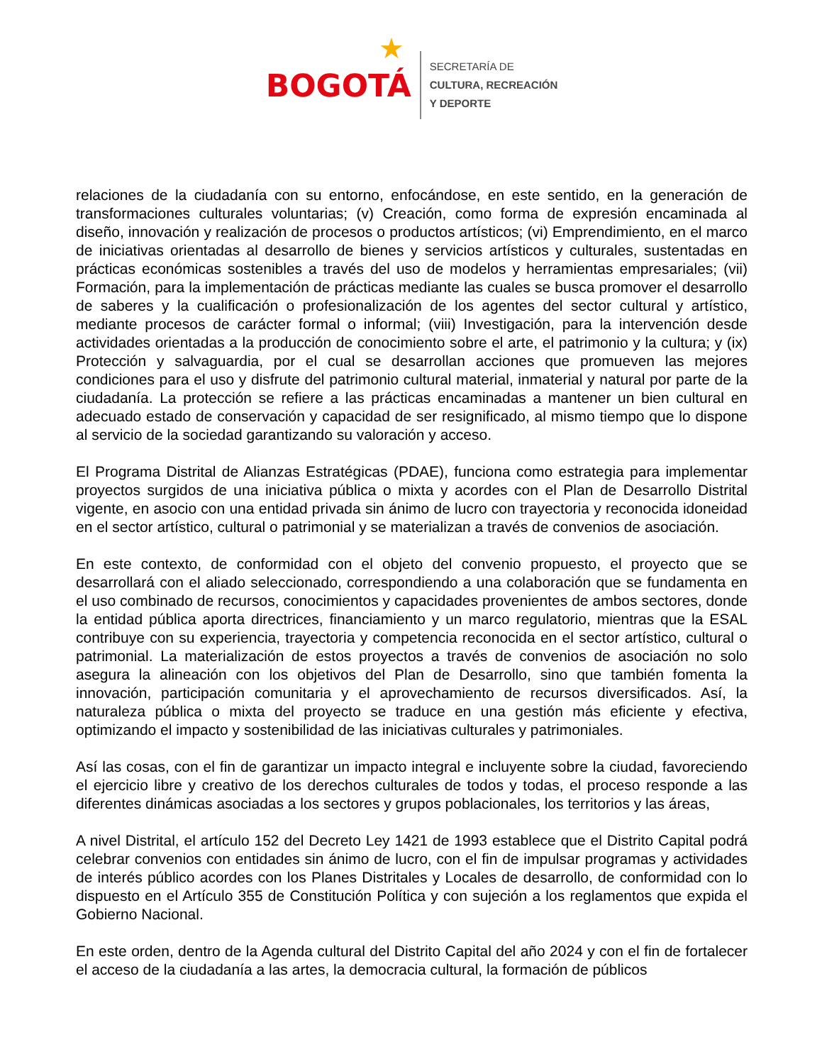★
BOGOTÁ
SECRETARÍA DE
CULTURA, RECREACIÓN
Y DEPORTE
relaciones de la ciudadanía con su entorno, enfocándose, en este sentido, en la generación de transformaciones culturales voluntarias; (v) Creación, como forma de expresión encaminada al diseño, innovación y realización de procesos o productos artísticos; (vi) Emprendimiento, en el marco de iniciativas orientadas al desarrollo de bienes y servicios artísticos y culturales, sustentadas en prácticas económicas sostenibles a través del uso de modelos y herramientas empresariales; (vii) Formación, para la implementación de prácticas mediante las cuales se busca promover el desarrollo de saberes y la cualificación o profesionalización de los agentes del sector cultural y artístico, mediante procesos de carácter formal o informal; (viii) Investigación, para la intervención desde actividades orientadas a la producción de conocimiento sobre el arte, el patrimonio y la cultura; y (ix) Protección y salvaguardia, por el cual se desarrollan acciones que promueven las mejores condiciones para el uso y disfrute del patrimonio cultural material, inmaterial y natural por parte de la ciudadanía. La protección se refiere a las prácticas encaminadas a mantener un bien cultural en adecuado estado de conservación y capacidad de ser resignificado, al mismo tiempo que lo dispone al servicio de la sociedad garantizando su valoración y acceso.
El Programa Distrital de Alianzas Estratégicas (PDAE), funciona como estrategia para implementar proyectos surgidos de una iniciativa pública o mixta y acordes con el Plan de Desarrollo Distrital vigente, en asocio con una entidad privada sin ánimo de lucro con trayectoria y reconocida idoneidad en el sector artístico, cultural o patrimonial y se materializan a través de convenios de asociación.
En este contexto, de conformidad con el objeto del convenio propuesto, el proyecto que se desarrollará con el aliado seleccionado, correspondiendo a una colaboración que se fundamenta en el uso combinado de recursos, conocimientos y capacidades provenientes de ambos sectores, donde la entidad pública aporta directrices, financiamiento y un marco regulatorio, mientras que la ESAL contribuye con su experiencia, trayectoria y competencia reconocida en el sector artístico, cultural o patrimonial. La materialización de estos proyectos a través de convenios de asociación no solo asegura la alineación con los objetivos del Plan de Desarrollo, sino que también fomenta la innovación, participación comunitaria y el aprovechamiento de recursos diversificados. Así, la naturaleza pública o mixta del proyecto se traduce en una gestión más eficiente y efectiva, optimizando el impacto y sostenibilidad de las iniciativas culturales y patrimoniales.
Así las cosas, con el fin de garantizar un impacto integral e incluyente sobre la ciudad, favoreciendo el ejercicio libre y creativo de los derechos culturales de todos y todas, el proceso responde a las diferentes dinámicas asociadas a los sectores y grupos poblacionales, los territorios y las áreas,
A nivel Distrital, el artículo 152 del Decreto Ley 1421 de 1993 establece que el Distrito Capital podrá celebrar convenios con entidades sin ánimo de lucro, con el fin de impulsar programas y actividades de interés público acordes con los Planes Distritales y Locales de desarrollo, de conformidad con lo dispuesto en el Artículo 355 de Constitución Política y con sujeción a los reglamentos que expida el Gobierno Nacional.
En este orden, dentro de la Agenda cultural del Distrito Capital del año 2024 y con el fin de fortalecer el acceso de la ciudadanía a las artes, la democracia cultural, la formación de públicos